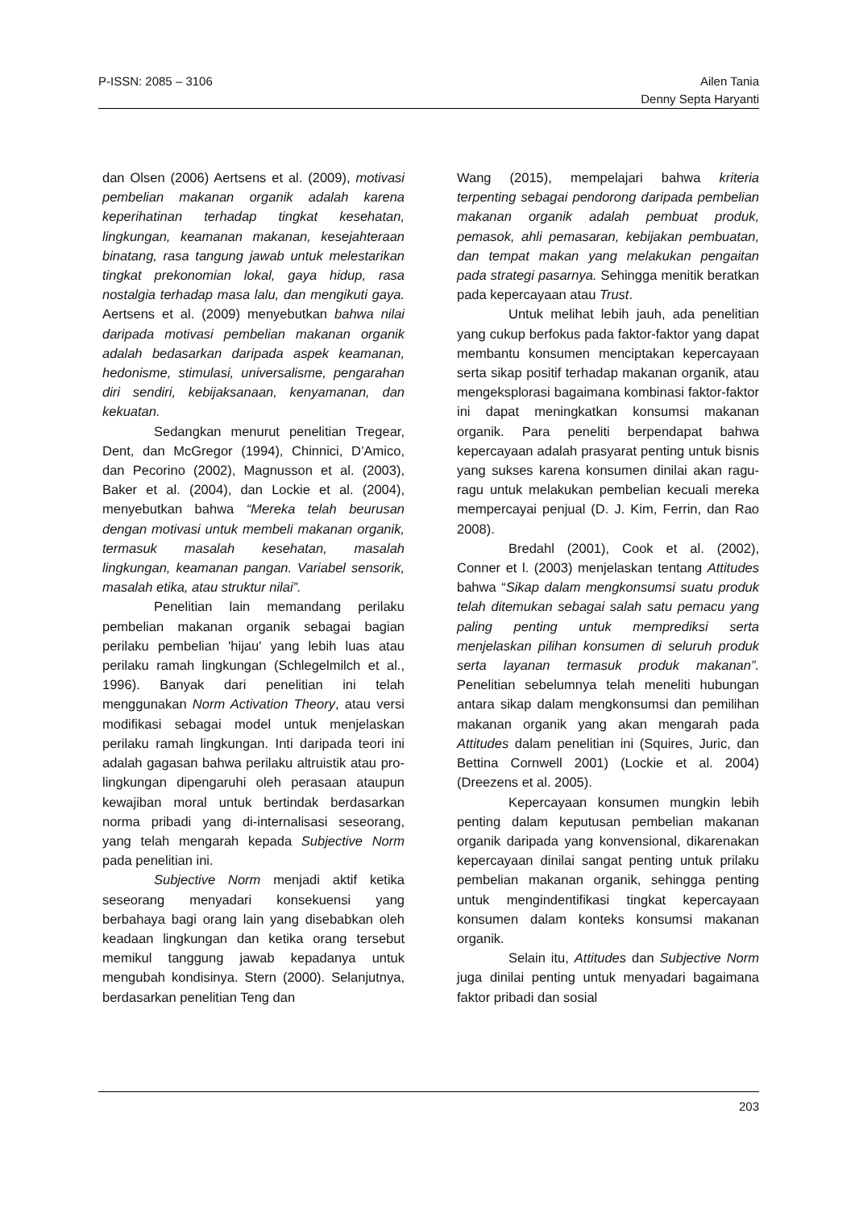P-ISSN: 2085 – 3106 Ailen Tania
Denny Septa Haryanti
dan Olsen (2006) Aertsens et al. (2009), motivasi pembelian makanan organik adalah karena keperihatinan terhadap tingkat kesehatan, lingkungan, keamanan makanan, kesejahteraan binatang, rasa tangung jawab untuk melestarikan tingkat prekonomian lokal, gaya hidup, rasa nostalgia terhadap masa lalu, dan mengikuti gaya. Aertsens et al. (2009) menyebutkan bahwa nilai daripada motivasi pembelian makanan organik adalah bedasarkan daripada aspek keamanan, hedonisme, stimulasi, universalisme, pengarahan diri sendiri, kebijaksanaan, kenyamanan, dan kekuatan.
Sedangkan menurut penelitian Tregear, Dent, dan McGregor (1994), Chinnici, D’Amico, dan Pecorino (2002), Magnusson et al. (2003), Baker et al. (2004), dan Lockie et al. (2004), menyebutkan bahwa “Mereka telah beurusan dengan motivasi untuk membeli makanan organik, termasuk masalah kesehatan, masalah lingkungan, keamanan pangan. Variabel sensorik, masalah etika, atau struktur nilai”.
Penelitian lain memandang perilaku pembelian makanan organik sebagai bagian perilaku pembelian 'hijau' yang lebih luas atau perilaku ramah lingkungan (Schlegelmilch et al., 1996). Banyak dari penelitian ini telah menggunakan Norm Activation Theory, atau versi modifikasi sebagai model untuk menjelaskan perilaku ramah lingkungan. Inti daripada teori ini adalah gagasan bahwa perilaku altruistik atau pro-lingkungan dipengaruhi oleh perasaan ataupun kewajiban moral untuk bertindak berdasarkan norma pribadi yang di-internalisasi seseorang, yang telah mengarah kepada Subjective Norm pada penelitian ini.
Subjective Norm menjadi aktif ketika seseorang menyadari konsekuensi yang berbahaya bagi orang lain yang disebabkan oleh keadaan lingkungan dan ketika orang tersebut memikul tanggung jawab kepadanya untuk mengubah kondisinya. Stern (2000). Selanjutnya, berdasarkan penelitian Teng dan
Wang (2015), mempelajari bahwa kriteria terpenting sebagai pendorong daripada pembelian makanan organik adalah pembuat produk, pemasok, ahli pemasaran, kebijakan pembuatan, dan tempat makan yang melakukan pengaitan pada strategi pasarnya. Sehingga menitik beratkan pada kepercayaan atau Trust.
Untuk melihat lebih jauh, ada penelitian yang cukup berfokus pada faktor-faktor yang dapat membantu konsumen menciptakan kepercayaan serta sikap positif terhadap makanan organik, atau mengeksplorasi bagaimana kombinasi faktor-faktor ini dapat meningkatkan konsumsi makanan organik. Para peneliti berpendapat bahwa kepercayaan adalah prasyarat penting untuk bisnis yang sukses karena konsumen dinilai akan ragu-ragu untuk melakukan pembelian kecuali mereka mempercayai penjual (D. J. Kim, Ferrin, dan Rao 2008).
Bredahl (2001), Cook et al. (2002), Conner et l. (2003) menjelaskan tentang Attitudes bahwa “Sikap dalam mengkonsumsi suatu produk telah ditemukan sebagai salah satu pemacu yang paling penting untuk memprediksi serta menjelaskan pilihan konsumen di seluruh produk serta layanan termasuk produk makanan”. Penelitian sebelumnya telah meneliti hubungan antara sikap dalam mengkonsumsi dan pemilihan makanan organik yang akan mengarah pada Attitudes dalam penelitian ini (Squires, Juric, dan Bettina Cornwell 2001) (Lockie et al. 2004) (Dreezens et al. 2005).
Kepercayaan konsumen mungkin lebih penting dalam keputusan pembelian makanan organik daripada yang konvensional, dikarenakan kepercayaan dinilai sangat penting untuk prilaku pembelian makanan organik, sehingga penting untuk mengindentifikasi tingkat kepercayaan konsumen dalam konteks konsumsi makanan organik.
Selain itu, Attitudes dan Subjective Norm juga dinilai penting untuk menyadari bagaimana faktor pribadi dan sosial
203